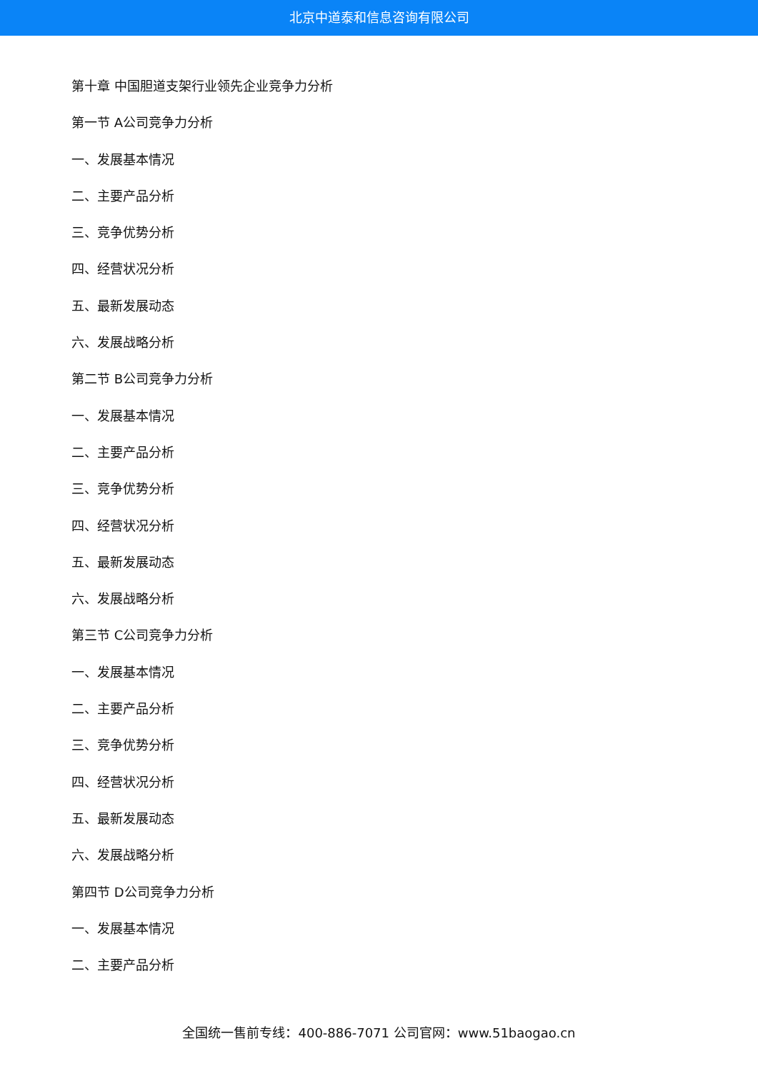北京中道泰和信息咨询有限公司
第十章 中国胆道支架行业领先企业竞争力分析
第一节 A公司竞争力分析
一、发展基本情况
二、主要产品分析
三、竞争优势分析
四、经营状况分析
五、最新发展动态
六、发展战略分析
第二节 B公司竞争力分析
一、发展基本情况
二、主要产品分析
三、竞争优势分析
四、经营状况分析
五、最新发展动态
六、发展战略分析
第三节 C公司竞争力分析
一、发展基本情况
二、主要产品分析
三、竞争优势分析
四、经营状况分析
五、最新发展动态
六、发展战略分析
第四节 D公司竞争力分析
一、发展基本情况
二、主要产品分析
全国统一售前专线：400-886-7071 公司官网：www.51baogao.cn